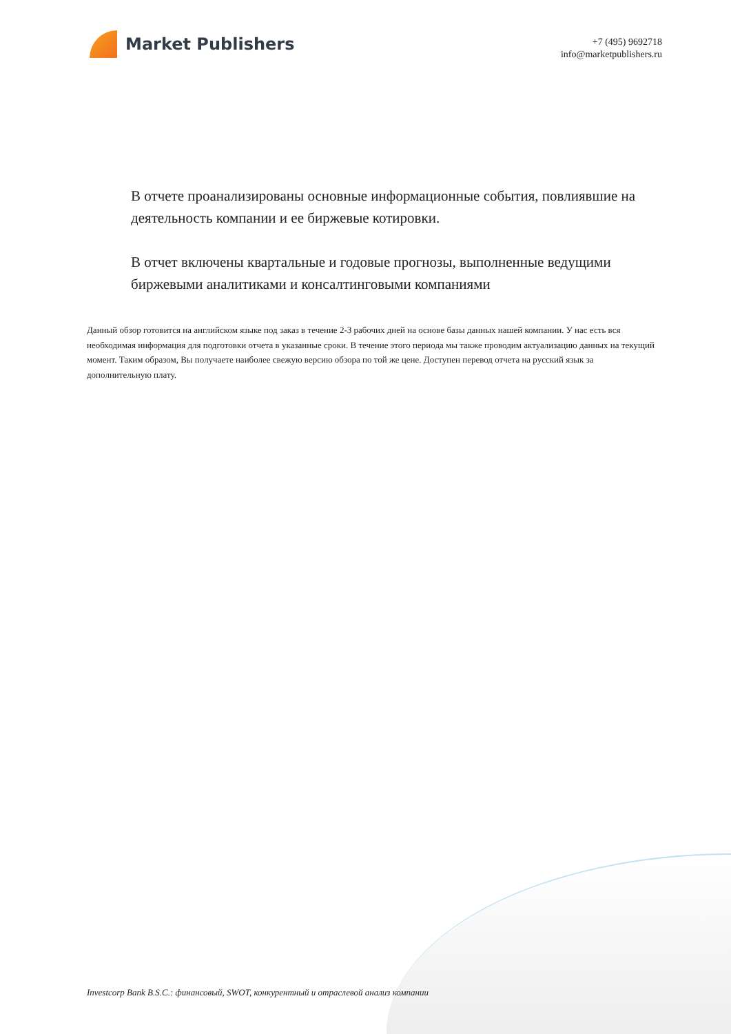Market Publishers
+7 (495) 9692718
info@marketpublishers.ru
В отчете проанализированы основные информационные события, повлиявшие на деятельность компании и ее биржевые котировки.
В отчет включены квартальные и годовые прогнозы, выполненные ведущими биржевыми аналитиками и консалтинговыми компаниями
Данный обзор готовится на английском языке под заказ в течение 2-3 рабочих дней на основе базы данных нашей компании. У нас есть вся необходимая информация для подготовки отчета в указанные сроки. В течение этого периода мы также проводим актуализацию данных на текущий момент. Таким образом, Вы получаете наиболее свежую версию обзора по той же цене. Доступен перевод отчета на русский язык за дополнительную плату.
Investcorp Bank B.S.C.: финансовый, SWOT, конкурентный и отраслевой анализ компании